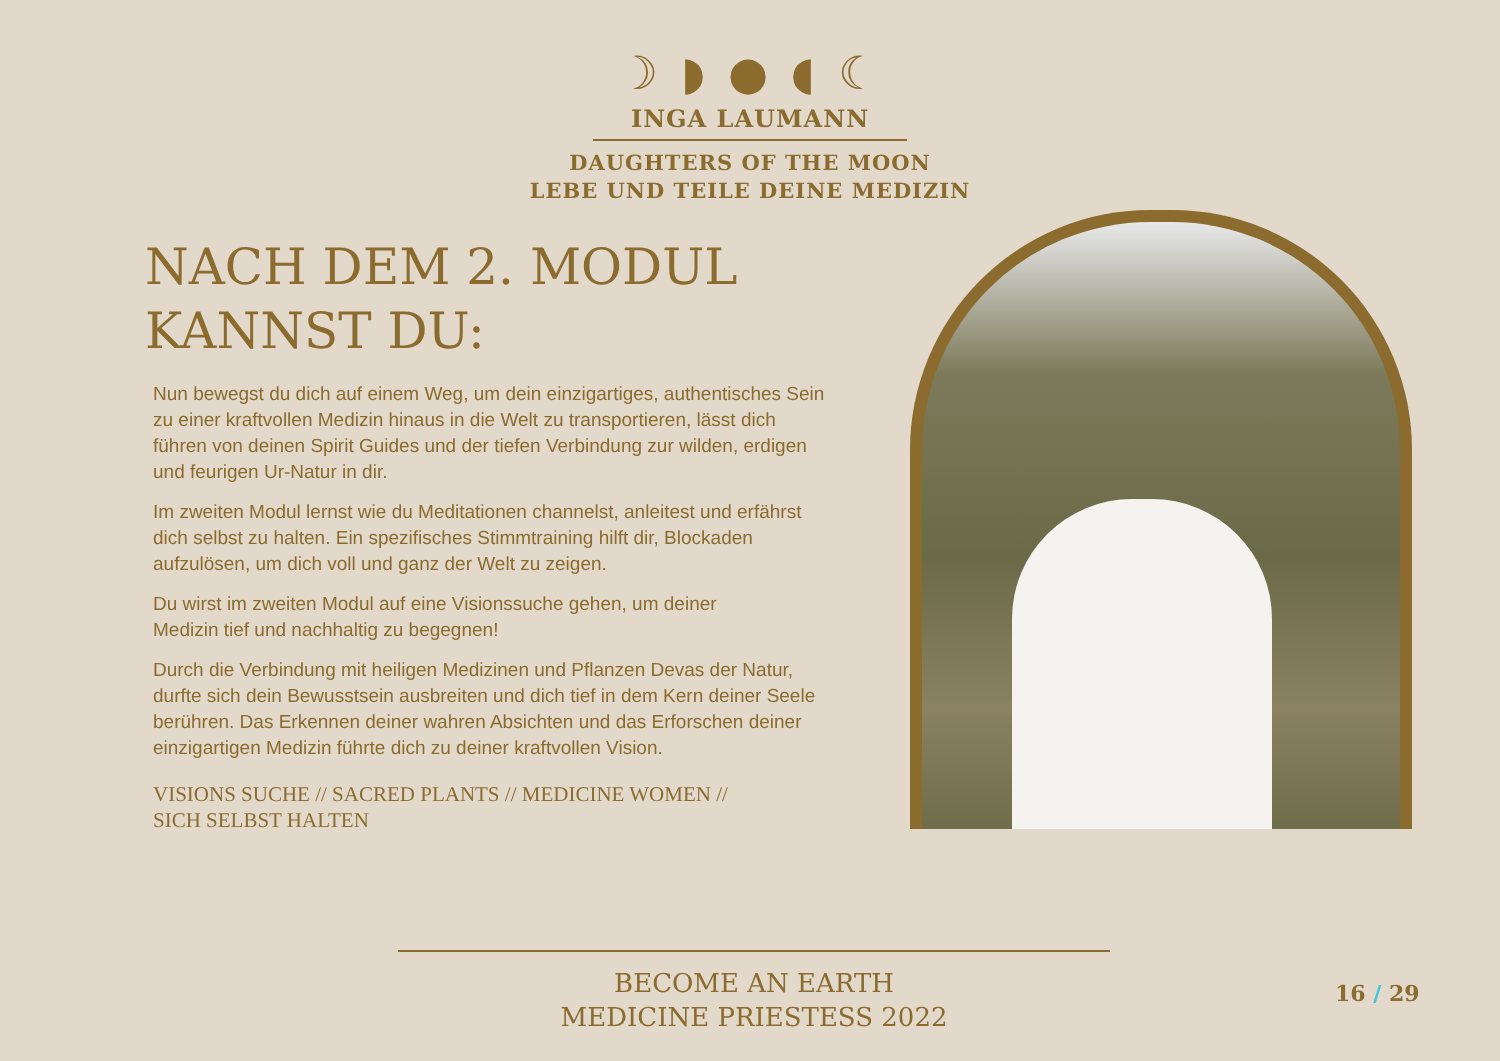☽ ◗ ● ◖ ☾
INGA LAUMANN
DAUGHTERS OF THE MOON
LEBE UND TEILE DEINE MEDIZIN
NACH DEM 2. MODUL
KANNST DU:
Nun bewegst du dich auf einem Weg, um dein einzigartiges, authentisches Sein zu einer kraftvollen Medizin hinaus in die Welt zu transportieren, lässt dich führen von deinen Spirit Guides und der tiefen Verbindung zur wilden, erdigen und feurigen Ur-Natur in dir.
Im zweiten Modul lernst wie du Meditationen channelst, anleitest und erfährst dich selbst zu halten. Ein spezifisches Stimmtraining hilft dir, Blockaden aufzulösen, um dich voll und ganz der Welt zu zeigen.
Du wirst im zweiten Modul auf eine Visionssuche gehen, um deiner
Medizin tief und nachhaltig zu begegnen!
Durch die Verbindung mit heiligen Medizinen und Pflanzen Devas der Natur, durfte sich dein Bewusstsein ausbreiten und dich tief in dem Kern deiner Seele berühren. Das Erkennen deiner wahren Absichten und das Erforschen deiner einzigartigen Medizin führte dich zu deiner kraftvollen Vision.
VISIONS SUCHE // SACRED PLANTS // MEDICINE WOMEN //
SICH SELBST HALTEN
BECOME AN EARTH
MEDICINE PRIESTESS 2022
16 / 29